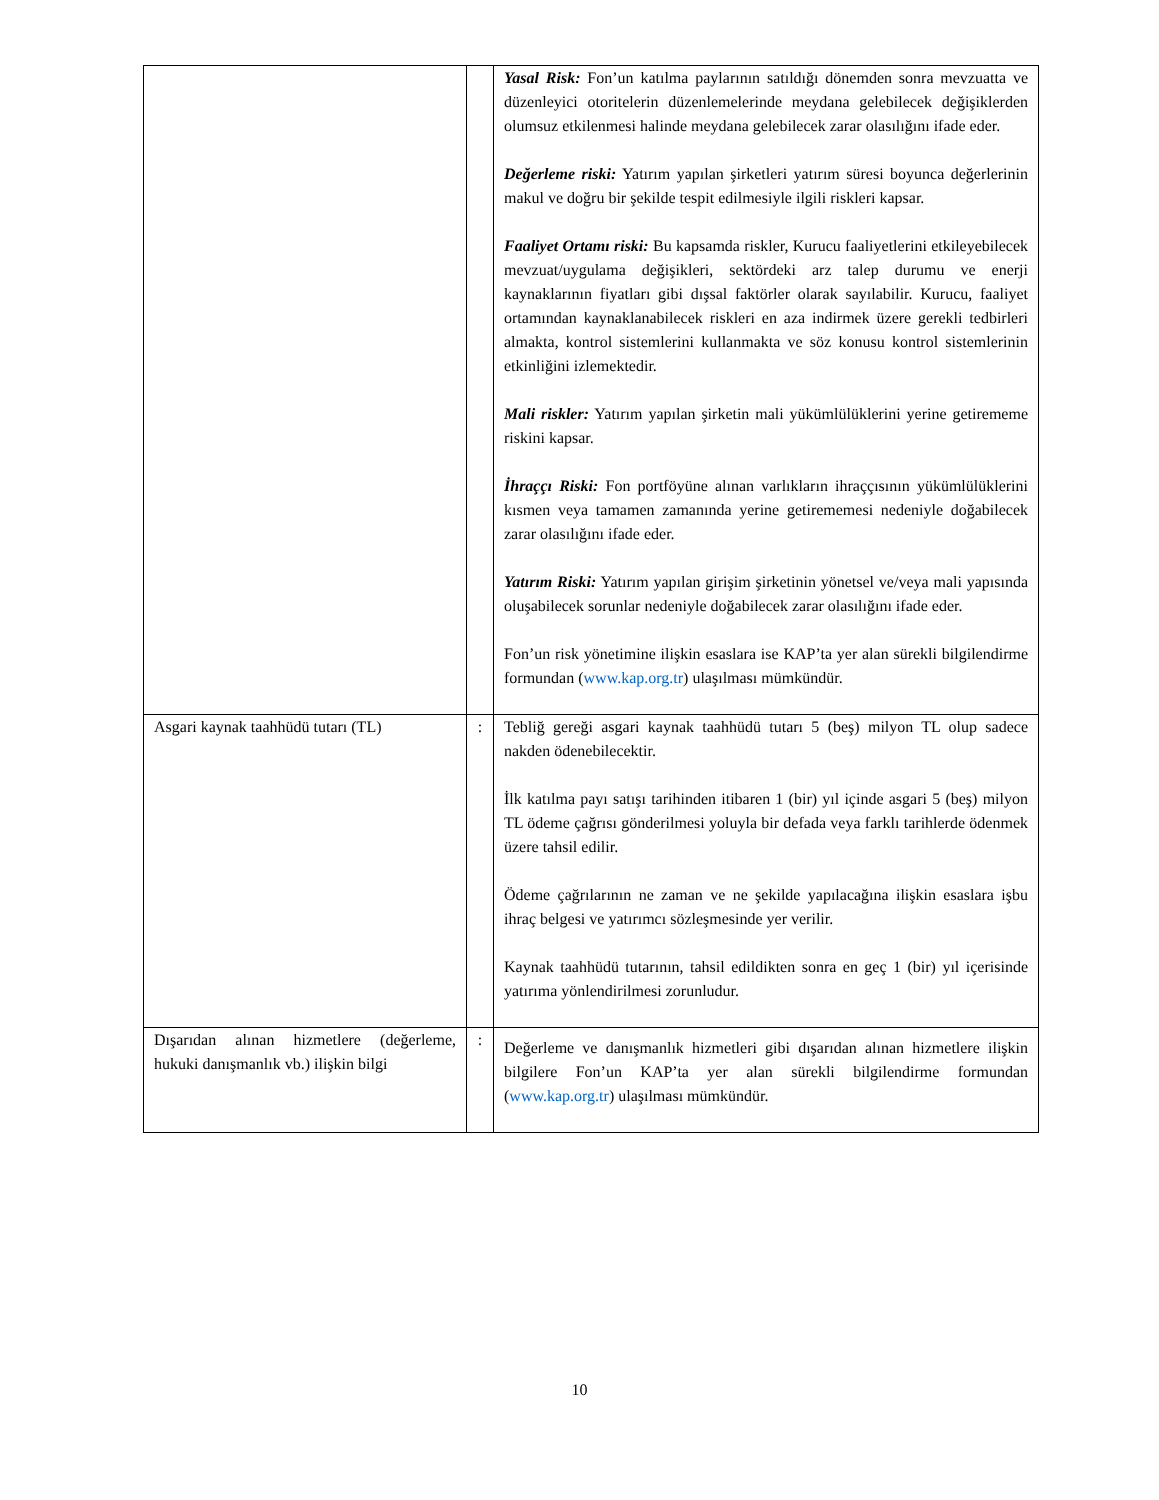| | | Yasal Risk: Fon’un katılma paylarının satıldığı dönemden sonra mevzuatta ve düzenleyici otoritelerin düzenlemelerinde meydana gelebilecek değişiklerden olumsuz etkilenmesi halinde meydana gelebilecek zarar olasılığını ifade eder. Değerleme riski: Yatırım yapılan şirketleri yatırım süresi boyunca değerlerinin makul ve doğru bir şekilde tespit edilmesiyle ilgili riskleri kapsar. Faaliyet Ortamı riski: Bu kapsamda riskler, Kurucu faaliyetlerini etkileyebilecek mevzuat/uygulama değişikleri, sektördeki arz talep durumu ve enerji kaynaklarının fiyatları gibi dışsal faktörler olarak sayılabilir. Kurucu, faaliyet ortamından kaynaklanabilecek riskleri en aza indirmek üzere gerekli tedbirleri almakta, kontrol sistemlerini kullanmakta ve söz konusu kontrol sistemlerinin etkinliğini izlemektedir. Mali riskler: Yatırım yapılan şirketin mali yükümlülüklerini yerine getirememe riskini kapsar. İhraççı Riski: Fon portföyüne alınan varlıkların ihraççısının yükümlülüklerini kısmen veya tamamen zamanında yerine getirememesi nedeniyle doğabilecek zarar olasılığını ifade eder. Yatırım Riski: Yatırım yapılan girişim şirketinin yönetsel ve/veya mali yapısında oluşabilecek sorunlar nedeniyle doğabilecek zarar olasılığını ifade eder. Fon’un risk yönetimine ilişkin esaslara ise KAP’ta yer alan sürekli bilgilendirme formundan ( www.kap.org.tr ) ulaşılması mümkündür. |
| Asgari kaynak taahhüdü tutarı (TL) | : | Tebliğ gereği asgari kaynak taahhüdü tutarı 5 (beş) milyon TL olup sadece nakden ödenebilecektir. İlk katılma payı satışı tarihinden itibaren 1 (bir) yıl içinde asgari 5 (beş) milyon TL ödeme çağrısı gönderilmesi yoluyla bir defada veya farklı tarihlerde ödenmek üzere tahsil edilir. Ödeme çağrılarının ne zaman ve ne şekilde yapılacağına ilişkin esaslara işbu ihraç belgesi ve yatırımcı sözleşmesinde yer verilir. Kaynak taahhüdü tutarının, tahsil edildikten sonra en geç 1 (bir) yıl içerisinde yatırıma yönlendirilmesi zorunludur. |
| Dışarıdan alınan hizmetlere (değerleme, hukuki danışmanlık vb.) ilişkin bilgi | : | Değerleme ve danışmanlık hizmetleri gibi dışarıdan alınan hizmetlere ilişkin bilgilere Fon’un KAP’ta yer alan sürekli bilgilendirme formundan ( www.kap.org.tr ) ulaşılması mümkündür. |
10